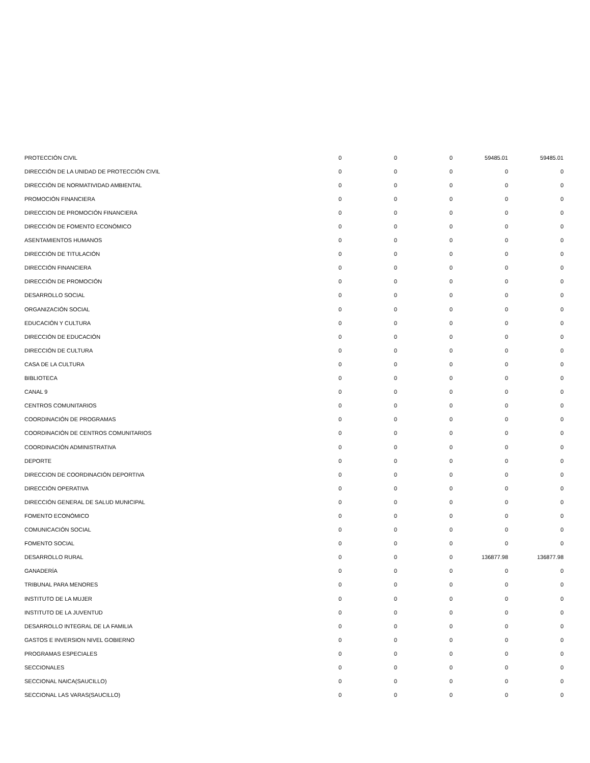| PROTECCIÓN CIVIL | 0 | 0 | 0 | 59485.01 | 59485.01 |
| DIRECCIÓN DE LA UNIDAD DE PROTECCIÓN CIVIL | 0 | 0 | 0 | 0 | 0 |
| DIRECCIÓN DE NORMATIVIDAD AMBIENTAL | 0 | 0 | 0 | 0 | 0 |
| PROMOCIÓN FINANCIERA | 0 | 0 | 0 | 0 | 0 |
| DIRECCION DE PROMOCIÓN FINANCIERA | 0 | 0 | 0 | 0 | 0 |
| DIRECCIÓN DE FOMENTO ECONÓMICO | 0 | 0 | 0 | 0 | 0 |
| ASENTAMIENTOS HUMANOS | 0 | 0 | 0 | 0 | 0 |
| DIRECCIÓN DE TITULACIÓN | 0 | 0 | 0 | 0 | 0 |
| DIRECCIÓN FINANCIERA | 0 | 0 | 0 | 0 | 0 |
| DIRECCIÓN DE PROMOCIÓN | 0 | 0 | 0 | 0 | 0 |
| DESARROLLO SOCIAL | 0 | 0 | 0 | 0 | 0 |
| ORGANIZACIÓN SOCIAL | 0 | 0 | 0 | 0 | 0 |
| EDUCACIÓN Y CULTURA | 0 | 0 | 0 | 0 | 0 |
| DIRECCIÓN DE EDUCACIÓN | 0 | 0 | 0 | 0 | 0 |
| DIRECCIÓN DE CULTURA | 0 | 0 | 0 | 0 | 0 |
| CASA DE LA CULTURA | 0 | 0 | 0 | 0 | 0 |
| BIBLIOTECA | 0 | 0 | 0 | 0 | 0 |
| CANAL 9 | 0 | 0 | 0 | 0 | 0 |
| CENTROS COMUNITARIOS | 0 | 0 | 0 | 0 | 0 |
| COORDINACIÓN DE PROGRAMAS | 0 | 0 | 0 | 0 | 0 |
| COORDINACIÓN DE CENTROS COMUNITARIOS | 0 | 0 | 0 | 0 | 0 |
| COORDINACIÓN ADMINISTRATIVA | 0 | 0 | 0 | 0 | 0 |
| DEPORTE | 0 | 0 | 0 | 0 | 0 |
| DIRECCION DE COORDINACIÓN DEPORTIVA | 0 | 0 | 0 | 0 | 0 |
| DIRECCIÓN OPERATIVA | 0 | 0 | 0 | 0 | 0 |
| DIRECCIÓN GENERAL DE SALUD MUNICIPAL | 0 | 0 | 0 | 0 | 0 |
| FOMENTO ECONÓMICO | 0 | 0 | 0 | 0 | 0 |
| COMUNICACIÓN SOCIAL | 0 | 0 | 0 | 0 | 0 |
| FOMENTO SOCIAL | 0 | 0 | 0 | 0 | 0 |
| DESARROLLO RURAL | 0 | 0 | 0 | 136877.98 | 136877.98 |
| GANADERÍA | 0 | 0 | 0 | 0 | 0 |
| TRIBUNAL PARA MENORES | 0 | 0 | 0 | 0 | 0 |
| INSTITUTO DE LA MUJER | 0 | 0 | 0 | 0 | 0 |
| INSTITUTO DE LA JUVENTUD | 0 | 0 | 0 | 0 | 0 |
| DESARROLLO INTEGRAL DE LA FAMILIA | 0 | 0 | 0 | 0 | 0 |
| GASTOS E INVERSION NIVEL GOBIERNO | 0 | 0 | 0 | 0 | 0 |
| PROGRAMAS ESPECIALES | 0 | 0 | 0 | 0 | 0 |
| SECCIONALES | 0 | 0 | 0 | 0 | 0 |
| SECCIONAL NAICA(SAUCILLO) | 0 | 0 | 0 | 0 | 0 |
| SECCIONAL LAS VARAS(SAUCILLO) | 0 | 0 | 0 | 0 | 0 |